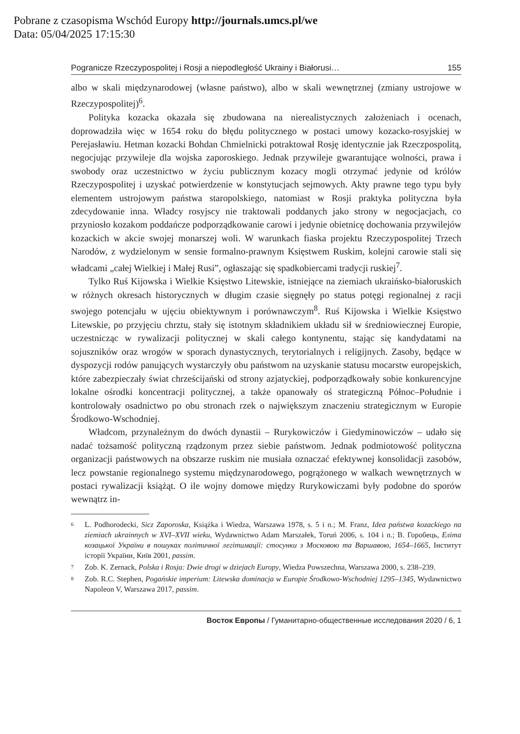Pobrane z czasopisma Wschód Europy http://journals.umcs.pl/we
Data: 05/04/2025 17:15:30
Pogranicze Rzeczypospolitej i Rosji a niepodległość Ukrainy i Białorusi… 155
albo w skali międzynarodowej (własne państwo), albo w skali wewnętrznej (zmiany ustrojowe w Rzeczypospolitej)<sup>6</sup>.
Polityka kozacka okazała się zbudowana na nierealistycznych założeniach i ocenach, doprowadziła więc w 1654 roku do błędu politycznego w postaci umowy kozacko-rosyjskiej w Perejasławiu. Hetman kozacki Bohdan Chmielnicki potraktował Rosję identycznie jak Rzeczpospolitą, negocjując przywileje dla wojska zaporoskiego. Jednak przywileje gwarantujące wolności, prawa i swobody oraz uczestnictwo w życiu publicznym kozacy mogli otrzymać jedynie od królów Rzeczypospolitej i uzyskać potwierdzenie w konstytucjach sejmowych. Akty prawne tego typu były elementem ustrojowym państwa staropolskiego, natomiast w Rosji praktyka polityczna była zdecydowanie inna. Władcy rosyjscy nie traktowali poddanych jako strony w negocjacjach, co przyniosło kozakom poddańcze podporządkowanie carowi i jedynie obietnicę dochowania przywilejów kozackich w akcie swojej monarszej woli. W warunkach fiaska projektu Rzeczypospolitej Trzech Narodów, z wydzielonym w sensie formalno-prawnym Księstwem Ruskim, kolejni carowie stali się władcami „całej Wielkiej i Małej Rusi”, ogłaszając się spadkobiercami tradycji ruskiej<sup>7</sup>.
Tylko Ruś Kijowska i Wielkie Księstwo Litewskie, istniejące na ziemiach ukraińsko-białoruskich w różnych okresach historycznych w długim czasie sięgnęły po status potęgi regionalnej z racji swojego potencjału w ujęciu obiektywnym i porównawczym<sup>8</sup>. Ruś Kijowska i Wielkie Księstwo Litewskie, po przyjęciu chrztu, stały się istotnym składnikiem układu sił w średniowiecznej Europie, uczestnicząc w rywalizacji politycznej w skali całego kontynentu, stając się kandydatami na sojuszników oraz wrogów w sporach dynastycznych, terytorialnych i religijnych. Zasoby, będące w dyspozycji rodów panujących wystarczyły obu państwom na uzyskanie statusu mocarstw europejskich, które zabezpieczały świat chrześcijański od strony azjatyckiej, podporządkowały sobie konkurencyjne lokalne ośrodki koncentracji politycznej, a także opanowały oś strategiczną Północ–Południe i kontrolowały osadnictwo po obu stronach rzek o największym znaczeniu strategicznym w Europie Środkowo-Wschodniej.
Władcom, przynależnym do dwóch dynastii – Rurykowiczów i Giedyminowiczów – udało się nadać tożsamość polityczną rządzonym przez siebie państwom. Jednak podmiotowość polityczna organizacji państwowych na obszarze ruskim nie musiała oznaczać efektywnej konsolidacji zasobów, lecz powstanie regionalnego systemu międzynarodowego, pogrążonego w walkach wewnętrznych w postaci rywalizacji książąt. O ile wojny domowe między Rurykowiczami były podobne do sporów wewnątrz in-
6 L. Podhorodecki, Sicz Zaporoska, Książka i Wiedza, Warszawa 1978, s. 5 i n.; M. Franz, Idea państwa kozackiego na ziemiach ukrainnych w XVI–XVII wieku, Wydawnictwo Adam Marszałek, Toruń 2006, s. 104 i n.; В. Горобець, Еліта козацької України в пошуках політичної легітимації: стосунки з Московою та Варшавою, 1654–1665, Інститут історії України, Київ 2001, passim.
7 Zob. K. Zernack, Polska i Rosja: Dwie drogi w dziejach Europy, Wiedza Powszechna, Warszawa 2000, s. 238–239.
8 Zob. R.C. Stephen, Pogańskie imperium: Litewska dominacja w Europie Środkowo-Wschodniej 1295–1345, Wydawnictwo Napoleon V, Warszawa 2017, passim.
Восток Европы / Гуманитарно-общественные исследования 2020 / 6, 1